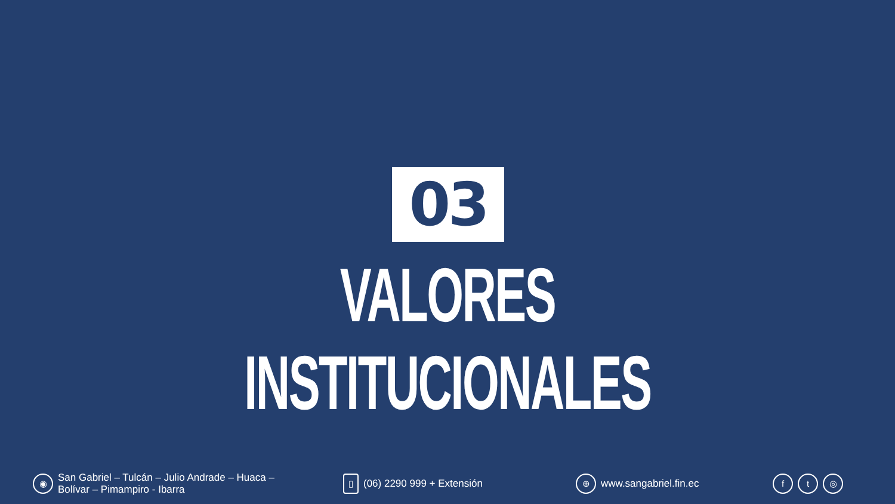03
VALORES INSTITUCIONALES
◉ San Gabriel – Tulcán – Julio Andrade – Huaca –
Bolívar – Pimampiro - Ibarra
▯ (06) 2290 999 + Extensión
⊕ www.sangabriel.fin.ec
ft ◎